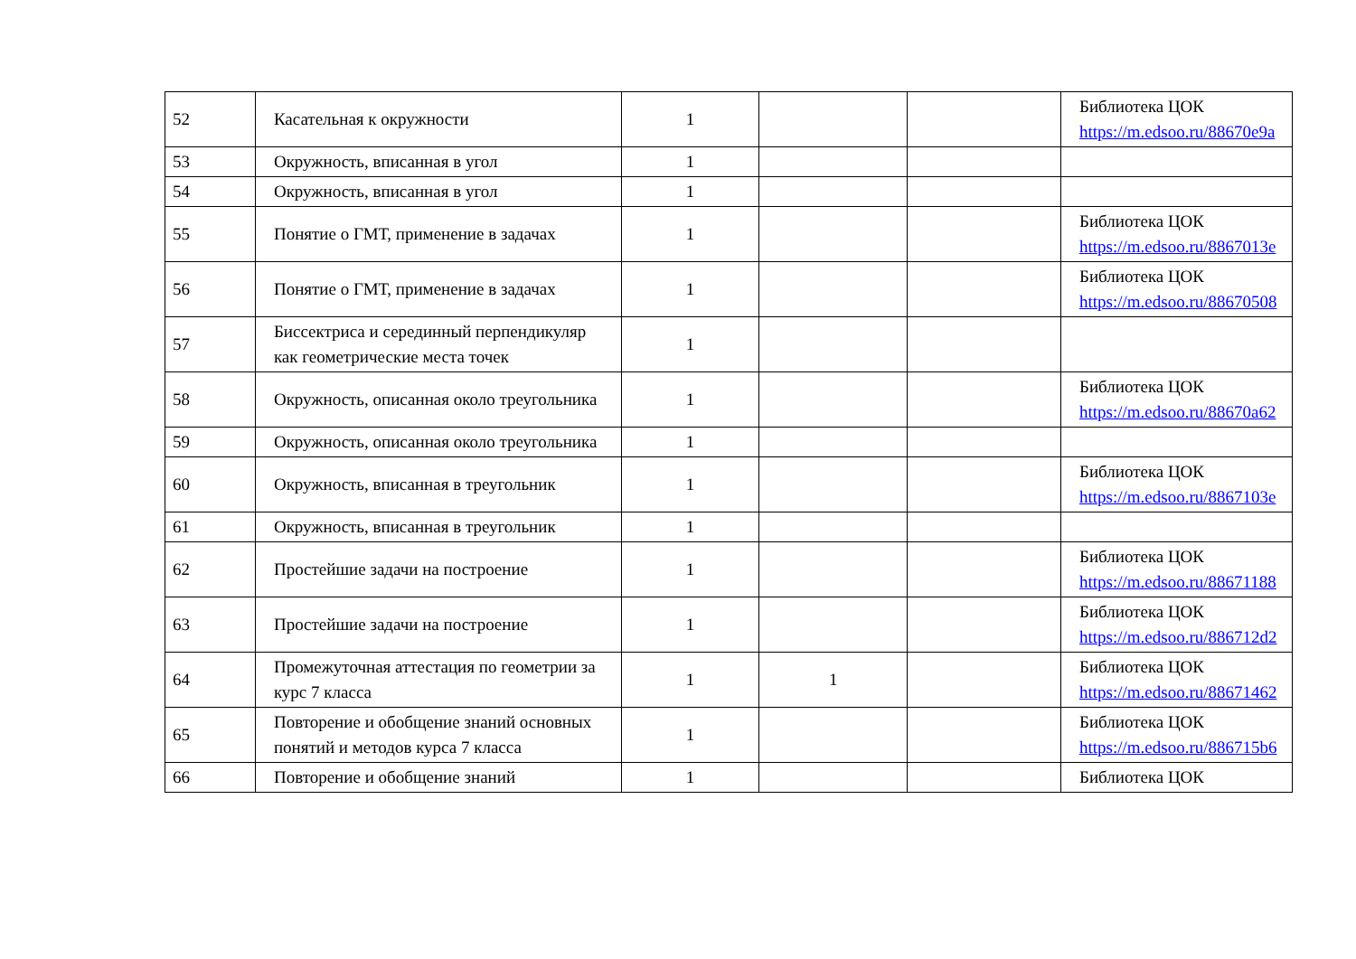| 52 | Касательная к окружности | 1 | | | Библиотека ЦОК https://m.edsoo.ru/88670e9a |
| 53 | Окружность, вписанная в угол | 1 | | | |
| 54 | Окружность, вписанная в угол | 1 | | | |
| 55 | Понятие о ГМТ, применение в задачах | 1 | | | Библиотека ЦОК https://m.edsoo.ru/8867013e |
| 56 | Понятие о ГМТ, применение в задачах | 1 | | | Библиотека ЦОК https://m.edsoo.ru/88670508 |
| 57 | Биссектриса и серединный перпендикуляр как геометрические места точек | 1 | | | |
| 58 | Окружность, описанная около треугольника | 1 | | | Библиотека ЦОК https://m.edsoo.ru/88670a62 |
| 59 | Окружность, описанная около треугольника | 1 | | | |
| 60 | Окружность, вписанная в треугольник | 1 | | | Библиотека ЦОК https://m.edsoo.ru/8867103e |
| 61 | Окружность, вписанная в треугольник | 1 | | | |
| 62 | Простейшие задачи на построение | 1 | | | Библиотека ЦОК https://m.edsoo.ru/88671188 |
| 63 | Простейшие задачи на построение | 1 | | | Библиотека ЦОК https://m.edsoo.ru/886712d2 |
| 64 | Промежуточная аттестация по геометрии за курс 7 класса | 1 | 1 | | Библиотека ЦОК https://m.edsoo.ru/88671462 |
| 65 | Повторение и обобщение знаний основных понятий и методов курса 7 класса | 1 | | | Библиотека ЦОК https://m.edsoo.ru/886715b6 |
| 66 | Повторение и обобщение знаний | 1 | | | Библиотека ЦОК |